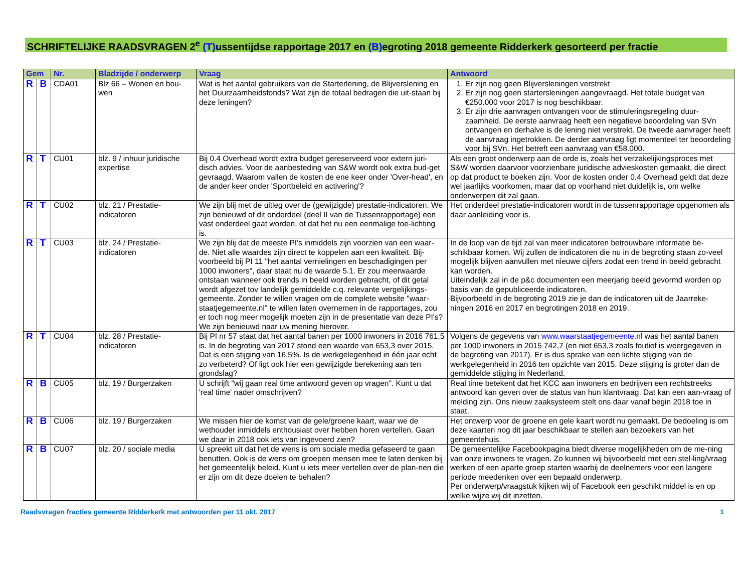SCHRIFTELIJKE RAADSVRAGEN 2<sup>e</sup> (T) ussentijdse rapportage 2017 en (B) egroting 2018 gemeente Ridderkerk gesorteerd per fractie
| Gem | | Nr. | Bladzijde / onderwerp | Vraag | Antwoord |
| --- | --- | --- | --- | --- | --- |
| R | B | CDA01 | Blz 66 – Wonen en bou-wen | Wat is het aantal gebruikers van de Starterlening, de Blijverslening en het Duurzaamheidsfonds? Wat zijn de totaal bedragen die uit-staan bij deze leningen? | 1. Er zijn nog geen Blijversleningen verstrekt 2. Er zijn nog geen startersleningen aangevraagd. Het totale budget van €250.000 voor 2017 is nog beschikbaar. 3. Er zijn drie aanvragen ontvangen voor de stimuleringsregeling duur-zaamheid. De eerste aanvraag heeft een negatieve beoordeling van SVn ontvangen en derhalve is de lening niet verstrekt. De tweede aanvrager heeft de aanvraag ingetrokken. De derder aanvraag ligt momenteel ter beoordeling voor bij SVn. Het betreft een aanvraag van €58.000. |
| R | T | CU01 | blz. 9 / inhuur juridische expertise | Bij 0.4 Overhead wordt extra budget gereserveerd voor extern juri-disch advies. Voor de aanbesteding van S&W wordt ook extra bud-get gevraagd. Waarom vallen de kosten de ene keer onder 'Over-head', en de ander keer onder 'Sportbeleid en activering'? | Als een groot onderwerp aan de orde is, zoals het verzakelijkingsproces met S&W worden daarvoor voorzienbare juridische advieskosten gemaakt, die direct op dat product te boeken zijn. Voor de kosten onder 0.4 Overhead geldt dat deze wel jaarlijks voorkomen, maar dat op voorhand niet duidelijk is, om welke onderwerpen dit zal gaan. |
| R | T | CU02 | blz. 21 / Prestatie-indicatoren | We zijn blij met de uitleg over de (gewijzigde) prestatie-indicatoren. We zijn benieuwd of dit onderdeel (deel II van de Tussenrapportage) een vast onderdeel gaat worden, of dat het nu een eenmalige toe-lichting is. | Het onderdeel prestatie-indicatoren wordt in de tussenrapportage opgenomen als daar aanleiding voor is. |
| R | T | CU03 | blz. 24 / Prestatie-indicatoren | We zijn blij dat de meeste PI's inmiddels zijn voorzien van een waar-de. Niet alle waardes zijn direct te koppelen aan een kwaliteit. Bij-voorbeeld bij PI 11 "het aantal vernielingen en beschadigingen per 1000 inwoners", daar staat nu de waarde 5.1. Er zou meerwaarde ontstaan wanneer ook trends in beeld worden gebracht, of dit getal wordt afgezet tov landelijk gemiddelde c.q. relevante vergelijkings-gemeente. Zonder te willen vragen om de complete website "waar-staatjegemeente.nl" te willen laten overnemen in de rapportages, zou er toch nog meer mogelijk moeten zijn in de presentatie van deze PI's? We zijn benieuwd naar uw mening hierover. | In de loop van de tijd zal van meer indicatoren betrouwbare informatie be-schikbaar komen. Wij zullen de indicatoren die nu in de begroting staan zo-veel mogelijk blijven aanvullen met nieuwe cijfers zodat een trend in beeld gebracht kan worden. Uiteindelijk zal in de p&c documenten een meerjarig beeld gevormd worden op basis van de gepubliceerde indicatoren. Bijvoorbeeld in de begroting 2019 zie je dan de indicatoren uit de Jaarreke-ningen 2016 en 2017 en begrotingen 2018 en 2019. |
| R | T | CU04 | blz. 28 / Prestatie-indicatoren | Bij PI nr 57 staat dat het aantal banen per 1000 inwoners in 2016 761,5 is. In de begroting van 2017 stond een waarde van 653,3 over 2015. Dat is een stijging van 16,5%. Is de werkgelegenheid in één jaar echt zo verbeterd? Of ligt ook hier een gewijzigde berekening aan ten grondslag? | Volgens de gegevens van www.waarstaatjegemeente.nl was het aantal banen per 1000 inwoners in 2015 742,7 (en niet 653,3 zoals foutief is weergegeven in de begroting van 2017). Er is dus sprake van een lichte stijging van de werkgelegenheid in 2016 ten opzichte van 2015. Deze stijging is groter dan de gemiddelde stijging in Nederland. |
| R | B | CU05 | blz. 19 / Burgerzaken | U schrijft "wij gaan real time antwoord geven op vragen". Kunt u dat 'real time' nader omschrijven? | Real time betekent dat het KCC aan inwoners en bedrijven een rechtstreeks antwoord kan geven over de status van hun klantvraag. Dat kan een aan-vraag of melding zijn. Ons nieuw zaaksysteem stelt ons daar vanaf begin 2018 toe in staat. |
| R | B | CU06 | blz. 19 / Burgerzaken | We missen hier de komst van de gele/groene kaart, waar we de wethouder inmiddels enthousiast over hebben horen vertellen. Gaan we daar in 2018 ook iets van ingevoerd zien? | Het ontwerp voor de groene en gele kaart wordt nu gemaakt. De bedoeling is om deze kaarten nog dit jaar beschikbaar te stellen aan bezoekers van het gemeentehuis. |
| R | B | CU07 | blz. 20 / sociale media | U spreekt uit dat het de wens is om sociale media gefaseerd te gaan benutten. Ook is de wens om groepen mensen mee te laten denken bij het gemeentelijk beleid. Kunt u iets meer vertellen over de plan-nen die er zijn om dit deze doelen te behalen? | De gemeentelijke Facebookpagina biedt diverse mogelijkheden om de me-ning van onze inwoners te vragen. Zo kunnen wij bijvoorbeeld met een stel-ling/vraag werken of een aparte groep starten waarbij de deelnemers voor een langere periode meedenken over een bepaald onderwerp. Per onderwerp/vraagstuk kijken wij of Facebook een geschikt middel is en op welke wijze wij dit inzetten. |
Raadsvragen fracties gemeente Ridderkerk met antwoorden per 11 okt. 2017 1